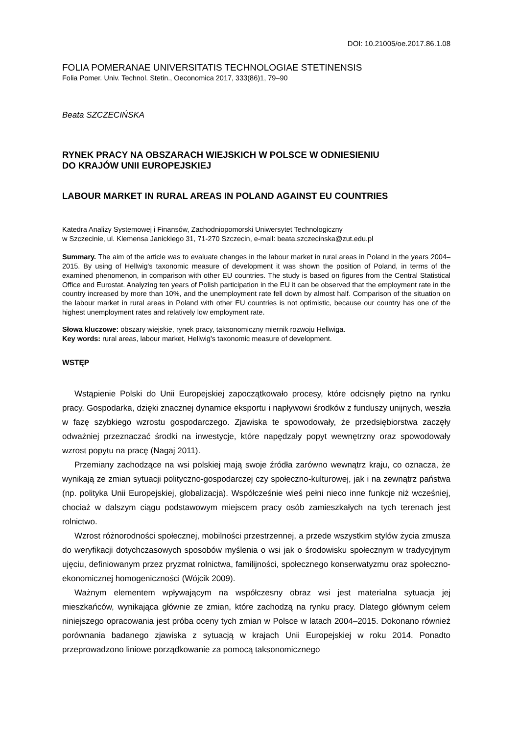DOI: 10.21005/oe.2017.86.1.08
FOLIA POMERANAE UNIVERSITATIS TECHNOLOGIAE STETINENSIS
Folia Pomer. Univ. Technol. Stetin., Oeconomica 2017, 333(86)1, 79–90
Beata SZCZECIŃSKA
RYNEK PRACY NA OBSZARACH WIEJSKICH W POLSCE W ODNIESIENIU
DO KRAJÓW UNII EUROPEJSKIEJ
LABOUR MARKET IN RURAL AREAS IN POLAND AGAINST EU COUNTRIES
Katedra Analizy Systemowej i Finansów, Zachodniopomorski Uniwersytet Technologiczny
w Szczecinie, ul. Klemensa Janickiego 31, 71-270 Szczecin, e-mail: beata.szczecinska@zut.edu.pl
Summary. The aim of the article was to evaluate changes in the labour market in rural areas in Poland in the years 2004–2015. By using of Hellwig's taxonomic measure of development it was shown the position of Poland, in terms of the examined phenomenon, in comparison with other EU countries. The study is based on figures from the Central Statistical Office and Eurostat. Analyzing ten years of Polish participation in the EU it can be observed that the employment rate in the country increased by more than 10%, and the unemployment rate fell down by almost half. Comparison of the situation on the labour market in rural areas in Poland with other EU countries is not optimistic, because our country has one of the highest unemployment rates and relatively low employment rate.
Słowa kluczowe: obszary wiejskie, rynek pracy, taksonomiczny miernik rozwoju Hellwiga.
Key words: rural areas, labour market, Hellwig's taxonomic measure of development.
WSTĘP
Wstąpienie Polski do Unii Europejskiej zapoczątkowało procesy, które odcisnęły piętno na rynku pracy. Gospodarka, dzięki znacznej dynamice eksportu i napływowi środków z funduszy unijnych, weszła w fazę szybkiego wzrostu gospodarczego. Zjawiska te spowodowały, że przedsiębiorstwa zaczęły odważniej przeznaczać środki na inwestycje, które napędzały popyt wewnętrzny oraz spowodowały wzrost popytu na pracę (Nagaj 2011).
Przemiany zachodzące na wsi polskiej mają swoje źródła zarówno wewnątrz kraju, co oznacza, że wynikają ze zmian sytuacji polityczno-gospodarczej czy społeczno-kulturowej, jak i na zewnątrz państwa (np. polityka Unii Europejskiej, globalizacja). Współcześnie wieś pełni nieco inne funkcje niż wcześniej, chociaż w dalszym ciągu podstawowym miejscem pracy osób zamieszkałych na tych terenach jest rolnictwo.
Wzrost różnorodności społecznej, mobilności przestrzennej, a przede wszystkim stylów życia zmusza do weryfikacji dotychczasowych sposobów myślenia o wsi jak o środowisku społecznym w tradycyjnym ujęciu, definiowanym przez pryzmat rolnictwa, familijności, społecznego konserwatyzmu oraz społeczno-ekonomicznej homogeniczności (Wójcik 2009).
Ważnym elementem wpływającym na współczesny obraz wsi jest materialna sytuacja jej mieszkańców, wynikająca głównie ze zmian, które zachodzą na rynku pracy. Dlatego głównym celem niniejszego opracowania jest próba oceny tych zmian w Polsce w latach 2004–2015. Dokonano również porównania badanego zjawiska z sytuacją w krajach Unii Europejskiej w roku 2014. Ponadto przeprowadzono liniowe porządkowanie za pomocą taksonomicznego